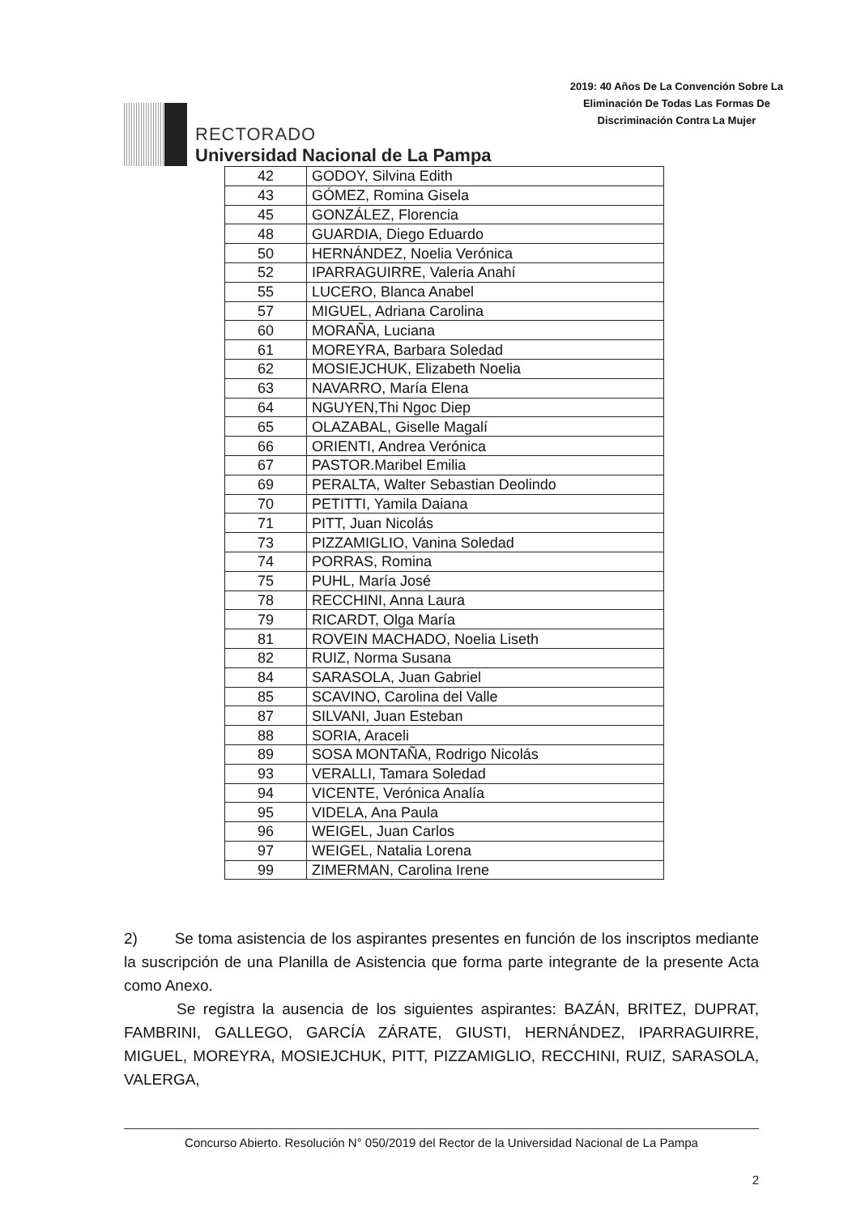RECTORADO
Universidad Nacional de La Pampa
2019: 40 Años De La Convención Sobre La
Eliminación De Todas Las Formas De
Discriminación Contra La Mujer
| 42 | GODOY, Silvina Edith |
| 43 | GÓMEZ, Romina Gisela |
| 45 | GONZÁLEZ, Florencia |
| 48 | GUARDIA, Diego Eduardo |
| 50 | HERNÁNDEZ, Noelia Verónica |
| 52 | IPARRAGUIRRE, Valeria Anahí |
| 55 | LUCERO, Blanca Anabel |
| 57 | MIGUEL, Adriana Carolina |
| 60 | MORAÑA, Luciana |
| 61 | MOREYRA, Barbara Soledad |
| 62 | MOSIEJCHUK, Elizabeth Noelia |
| 63 | NAVARRO, María Elena |
| 64 | NGUYEN,Thi Ngoc Diep |
| 65 | OLAZABAL, Giselle Magalí |
| 66 | ORIENTI, Andrea Verónica |
| 67 | PASTOR.Maribel Emilia |
| 69 | PERALTA, Walter Sebastian Deolindo |
| 70 | PETITTI, Yamila Daiana |
| 71 | PITT, Juan Nicolás |
| 73 | PIZZAMIGLIO, Vanina Soledad |
| 74 | PORRAS, Romina |
| 75 | PUHL, María José |
| 78 | RECCHINI, Anna Laura |
| 79 | RICARDT, Olga María |
| 81 | ROVEIN MACHADO, Noelia Liseth |
| 82 | RUIZ, Norma Susana |
| 84 | SARASOLA, Juan Gabriel |
| 85 | SCAVINO, Carolina del Valle |
| 87 | SILVANI, Juan Esteban |
| 88 | SORIA, Araceli |
| 89 | SOSA MONTAÑA, Rodrigo Nicolás |
| 93 | VERALLI, Tamara Soledad |
| 94 | VICENTE, Verónica Analía |
| 95 | VIDELA, Ana Paula |
| 96 | WEIGEL, Juan Carlos |
| 97 | WEIGEL, Natalia Lorena |
| 99 | ZIMERMAN, Carolina Irene |
2) Se toma asistencia de los aspirantes presentes en función de los inscriptos mediante la suscripción de una Planilla de Asistencia que forma parte integrante de la presente Acta como Anexo.
Se registra la ausencia de los siguientes aspirantes: BAZÁN, BRITEZ, DUPRAT, FAMBRINI, GALLEGO, GARCÍA ZÁRATE, GIUSTI, HERNÁNDEZ, IPARRAGUIRRE, MIGUEL, MOREYRA, MOSIEJCHUK, PITT, PIZZAMIGLIO, RECCHINI, RUIZ, SARASOLA, VALERGA,
Concurso Abierto. Resolución N° 050/2019 del Rector de la Universidad Nacional de La Pampa
2